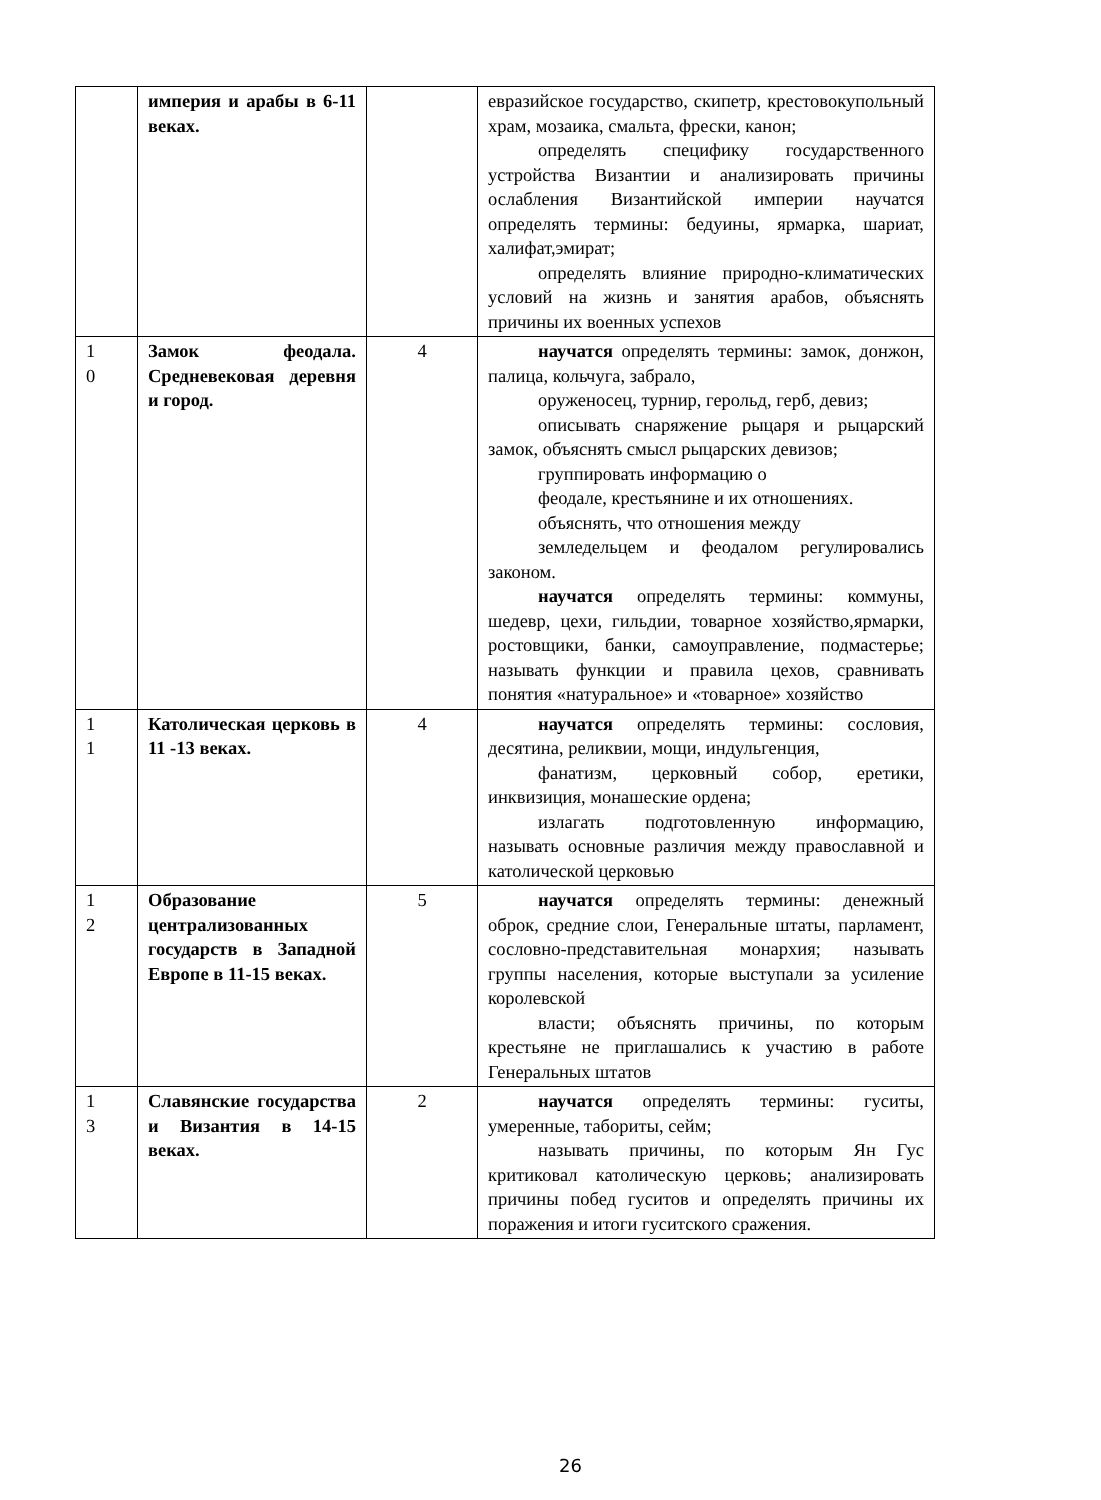| | империя и арабы в 6-11 веках. | | евразийское государство, скипетр, крестовокупольный храм, мозаика, смальта, фрески, канон; определять специфику государственного устройства Византии и анализировать причины ослабления Византийской империи научатся определять термины: бедуины, ярмарка, шариат, халифат,эмират; определять влияние природно-климатических условий на жизнь и занятия арабов, объяснять причины их военных успехов |
| 1 0 | Замок феодала. Средневековая деревня и город. | 4 | научатся определять термины: замок, донжон, палица, кольчуга, забрало, оруженосец, турнир, герольд, герб, девиз; описывать снаряжение рыцаря и рыцарский замок, объяснять смысл рыцарских девизов; группировать информацию о феодале, крестьянине и их отношениях. объяснять, что отношения между земледельцем и феодалом регулировались законом. научатся определять термины: коммуны, шедевр, цехи, гильдии, товарное хозяйство,ярмарки, ростовщики, банки, самоуправление, подмастерье; называть функции и правила цехов, сравнивать понятия «натуральное» и «товарное» хозяйство |
| 1 1 | Католическая церковь в 11 -13 веках. | 4 | научатся определять термины: сословия, десятина, реликвии, мощи, индульгенция, фанатизм, церковный собор, еретики, инквизиция, монашеские ордена; излагать подготовленную информацию, называть основные различия между православной и католической церковью |
| 1 2 | Образование централизованных государств в Западной Европе в 11-15 веках. | 5 | научатся определять термины: денежный оброк, средние слои, Генеральные штаты, парламент, сословно-представительная монархия; называть группы населения, которые выступали за усиление королевской власти; объяснять причины, по которым крестьяне не приглашались к участию в работе Генеральных штатов |
| 1 3 | Славянские государства и Византия в 14-15 веках. | 2 | научатся определять термины: гуситы, умеренные, табориты, сейм; называть причины, по которым Ян Гус критиковал католическую церковь; анализировать причины побед гуситов и определять причины их поражения и итоги гуситского сражения. |
26